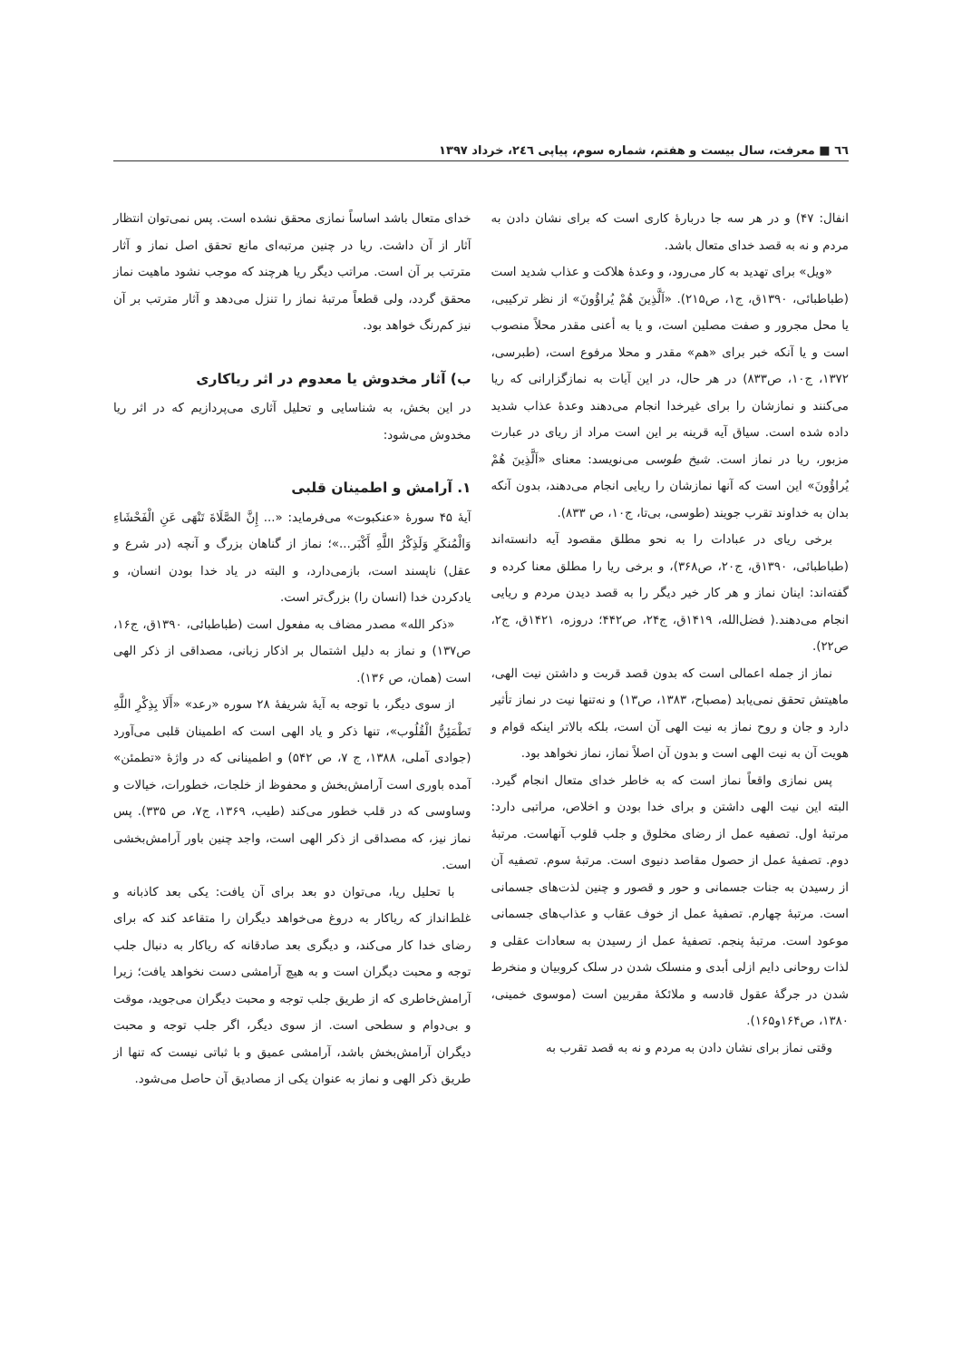٦٦ ■ معرفت، سال بیست و هفتم، شماره سوم، پیاپی ۲٤٦، خرداد ۱۳۹۷
انفال: ۴۷) و در هر سه جا دربارهٔ کاری است که برای نشان دادن به مردم و نه به قصد خدای متعال باشد.
«ویل» برای تهدید به کار می‌رود، و وعدهٔ هلاکت و عذاب شدید است (طباطبائی، ۱۳۹۰ق، ج۱، ص۲۱۵). «اَلَّذِینَ هُمْ یُراؤُونَ» از نظر ترکیبی، یا محل مجرور و صفت مصلین است، و یا به أعنی مقدر محلاً منصوب است و یا آنکه خبر برای «هم» مقدر و محلا مرفوع است، (طبرسی، ۱۳۷۲، ج۱۰، ص۸۳۳) در هر حال، در این آیات به نمازگزارانی که ریا می‌کنند و نمازشان را برای غیرخدا انجام می‌دهند وعدهٔ عذاب شدید داده شده است. سیاق آیه قرینه بر این است مراد از ریای در عبارت مزبور، ریا در نماز است. شیخ طوسی می‌نویسد: معنای «اَلَّذِینَ هُمْ یُراؤُونَ» این است که آنها نمازشان را ریایی انجام می‌دهند، بدون آنکه بدان به خداوند تقرب جویند (طوسی، بی‌تا، ج۱۰، ص ۸۳۳).
برخی ریای در عبادات را به نحو مطلق مقصود آیه دانسته‌اند (طباطبائی، ۱۳۹۰ق، ج۲۰، ص۳۶۸)، و برخی ریا را مطلق معنا کرده و گفته‌اند: اینان نماز و هر کار خیر دیگر را به قصد دیدن مردم و ریایی انجام می‌دهند.( فضل‌الله، ۱۴۱۹ق، ج۲۴، ص۴۴۲؛ دروزه، ۱۴۲۱ق، ج۲، ص۲۲).
نماز از جمله اعمالی است که بدون قصد قربت و داشتن نیت الهی، ماهیتش تحقق نمی‌یابد (مصباح، ۱۳۸۳، ص۱۳) و نه‌تنها نیت در نماز تأثیر دارد و جان و روح نماز به نیت الهی آن است، بلکه بالاتر اینکه قوام و هویت آن به نیت الهی است و بدون آن اصلاً نماز، نماز نخواهد بود.
پس نمازی واقعاً نماز است که به خاطر خدای متعال انجام گیرد. البته این نیت الهی داشتن و برای خدا بودن و اخلاص، مراتبی دارد: مرتبهٔ اول. تصفیه عمل از رضای مخلوق و جلب قلوب آنهاست. مرتبهٔ دوم. تصفیهٔ عمل از حصول مقاصد دنیوی است. مرتبهٔ سوم. تصفیه آن از رسیدن به جنات جسمانی و حور و قصور و چنین لذت‌های جسمانی است. مرتبهٔ چهارم. تصفیهٔ عمل از خوف عقاب و عذاب‌های جسمانی موعود است. مرتبهٔ پنجم. تصفیهٔ عمل از رسیدن به سعادات عقلی و لذات روحانی دایم ازلی أبدی و منسلک شدن در سلک کروبیان و منخرط شدن در جرگهٔ عقول قادسه و ملائکهٔ مقربین است (موسوی خمینی، ۱۳۸۰، ص۱۶۴و۱۶۵).
وقتی نماز برای نشان دادن به مردم و نه به قصد تقرب به
خدای متعال باشد اساساً نمازی محقق نشده است. پس نمی‌توان انتظار آثار از آن داشت. ریا در چنین مرتبه‌ای مانع تحقق اصل نماز و آثار مترتب بر آن است. مراتب دیگر ریا هرچند که موجب نشود ماهیت نماز محقق گردد، ولی قطعاً مرتبهٔ نماز را تنزل می‌دهد و آثار مترتب بر آن نیز کم‌رنگ خواهد بود.
ب) آثار مخدوش یا معدوم در اثر ریاکاری
در این بخش، به شناسایی و تحلیل آثاری می‌پردازیم که در اثر ریا مخدوش می‌شود:
۱. آرامش و اطمینان قلبی
آیهٔ ۴۵ سورهٔ «عنکبوت» می‌فرماید: «... إِنَّ الصَّلَاةَ تَنْهَى عَنِ الْفَحْشَاءِ وَالْمُنکَرِ وَلَذِكْرُ اللَّهِ أَكْبَر...»؛ نماز از گناهان بزرگ و آنچه (در شرع و عقل) ناپسند است، بازمی‌دارد، و البته در یاد خدا بودن انسان، و یادکردن خدا (انسان را) بزرگ‌تر است.
«ذکر الله» مصدر مضاف به مفعول است (طباطبائی، ۱۳۹۰ق، ج۱۶، ص۱۳۷) و نماز به دلیل اشتمال بر اذکار زبانی، مصداقی از ذکر الهی است (همان، ص ۱۳۶).
از سوی دیگر، با توجه به آیهٔ شریفهٔ ۲۸ سوره «رعد» «أَلَا بِذِكْرِ اللَّهِ تَطْمَئِنُّ الْقُلُوب»، تنها ذکر و یاد الهی است که اطمینان قلبی می‌آورد (جوادی آملی، ۱۳۸۸، ج ۷، ص ۵۴۲) و اطمینانی که در واژهٔ «تطمئن» آمده باوری است آرامش‌بخش و محفوظ از خلجات، خطورات، خیالات و وساوسی که در قلب خطور می‌کند (طیب، ۱۳۶۹، ج۷، ص ۳۳۵). پس نماز نیز، که مصداقی از ذکر الهی است، واجد چنین باور آرامش‌بخشی است.
با تحلیل ریا، می‌توان دو بعد برای آن یافت: یکی بعد کاذبانه و غلط‌انداز که ریاکار به دروغ می‌خواهد دیگران را متقاعد کند که برای رضای خدا کار می‌کند، و دیگری بعد صادقانه که ریاکار به دنبال جلب توجه و محبت دیگران است و به هیچ آرامشی دست نخواهد یافت؛ زیرا آرامش‌خاطری که از طریق جلب توجه و محبت دیگران می‌جوید، موقت و بی‌دوام و سطحی است. از سوی دیگر، اگر جلب توجه و محبت دیگران آرامش‌بخش باشد، آرامشی عمیق و با ثباتی نیست که تنها از طریق ذکر الهی و نماز به عنوان یکی از مصادیق آن حاصل می‌شود.